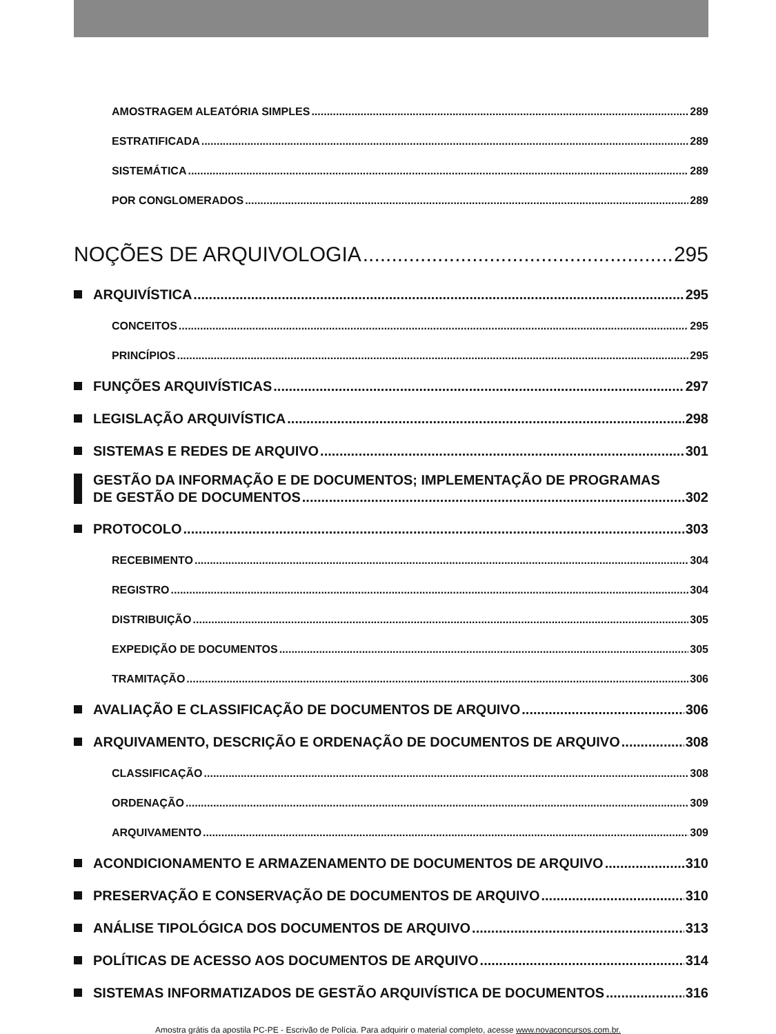AMOSTRAGEM ALEATÓRIA SIMPLES 289
ESTRATIFICADA 289
SISTEMÁTICA 289
POR CONGLOMERADOS 289
NOÇÕES DE ARQUIVOLOGIA 295
ARQUIVÍSTICA 295
CONCEITOS 295
PRINCÍPIOS 295
FUNÇÕES ARQUIVÍSTICAS 297
LEGISLAÇÃO ARQUIVÍSTICA 298
SISTEMAS E REDES DE ARQUIVO 301
GESTÃO DA INFORMAÇÃO E DE DOCUMENTOS; IMPLEMENTAÇÃO DE PROGRAMAS
DE GESTÃO DE DOCUMENTOS 302
PROTOCOLO 303
RECEBIMENTO 304
REGISTRO 304
DISTRIBUIÇÃO 305
EXPEDIÇÃO DE DOCUMENTOS 305
TRAMITAÇÃO 306
AVALIAÇÃO E CLASSIFICAÇÃO DE DOCUMENTOS DE ARQUIVO 306
ARQUIVAMENTO, DESCRIÇÃO E ORDENAÇÃO DE DOCUMENTOS DE ARQUIVO 308
CLASSIFICAÇÃO 308
ORDENAÇÃO 309
ARQUIVAMENTO 309
ACONDICIONAMENTO E ARMAZENAMENTO DE DOCUMENTOS DE ARQUIVO 310
PRESERVAÇÃO E CONSERVAÇÃO DE DOCUMENTOS DE ARQUIVO 310
ANÁLISE TIPOLÓGICA DOS DOCUMENTOS DE ARQUIVO 313
POLÍTICAS DE ACESSO AOS DOCUMENTOS DE ARQUIVO 314
SISTEMAS INFORMATIZADOS DE GESTÃO ARQUIVÍSTICA DE DOCUMENTOS 316
Amostra grátis da apostila PC-PE - Escrivão de Polícia. Para adquirir o material completo, acesse www.novaconcursos.com.br.